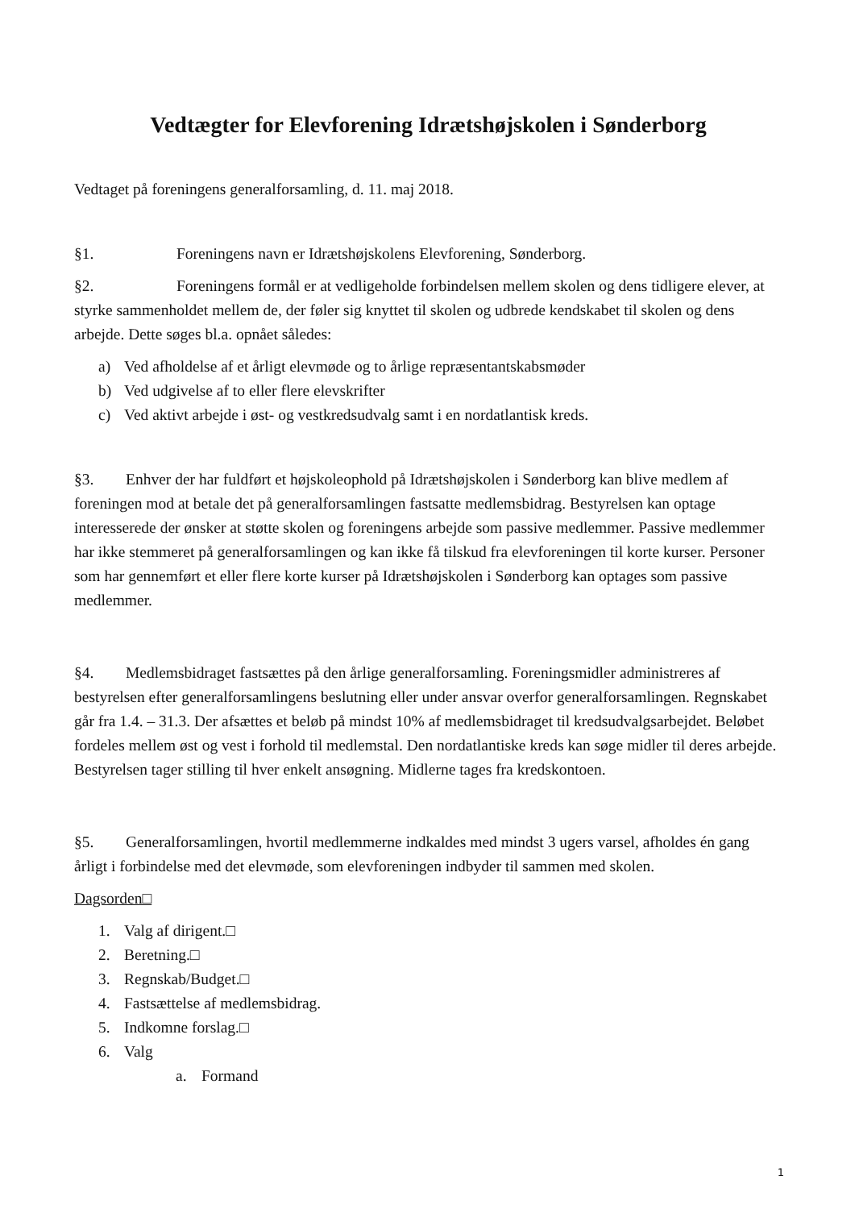Vedtægter for Elevforening Idrætshøjskolen i Sønderborg
Vedtaget på foreningens generalforsamling, d. 11. maj 2018.
§1. Foreningens navn er Idrætshøjskolens Elevforening, Sønderborg.
§2. Foreningens formål er at vedligeholde forbindelsen mellem skolen og dens tidligere elever, at styrke sammenholdet mellem de, der føler sig knyttet til skolen og udbrede kendskabet til skolen og dens arbejde. Dette søges bl.a. opnået således:
a) Ved afholdelse af et årligt elevmøde og to årlige repræsentantskabsmøder
b) Ved udgivelse af to eller flere elevskrifter
c) Ved aktivt arbejde i øst- og vestkredsudvalg samt i en nordatlantisk kreds.
§3. Enhver der har fuldført et højskoleophold på Idrætshøjskolen i Sønderborg kan blive medlem af foreningen mod at betale det på generalforsamlingen fastsatte medlemsbidrag. Bestyrelsen kan optage interesserede der ønsker at støtte skolen og foreningens arbejde som passive medlemmer. Passive medlemmer har ikke stemmeret på generalforsamlingen og kan ikke få tilskud fra elevforeningen til korte kurser. Personer som har gennemført et eller flere korte kurser på Idrætshøjskolen i Sønderborg kan optages som passive medlemmer.
§4. Medlemsbidraget fastsættes på den årlige generalforsamling. Foreningsmidler administreres af bestyrelsen efter generalforsamlingens beslutning eller under ansvar overfor generalforsamlingen. Regnskabet går fra 1.4. – 31.3. Der afsættes et beløb på mindst 10% af medlemsbidraget til kredsudvalgsarbejdet. Beløbet fordeles mellem øst og vest i forhold til medlemstal. Den nordatlantiske kreds kan søge midler til deres arbejde. Bestyrelsen tager stilling til hver enkelt ansøgning. Midlerne tages fra kredskontoen.
§5. Generalforsamlingen, hvortil medlemmerne indkaldes med mindst 3 ugers varsel, afholdes én gang årligt i forbindelse med det elevmøde, som elevforeningen indbyder til sammen med skolen.
Dagsorden□
1. Valg af dirigent.□
2. Beretning.□
3. Regnskab/Budget.□
4. Fastsættelse af medlemsbidrag.
5. Indkomne forslag.□
6. Valg
a. Formand
1